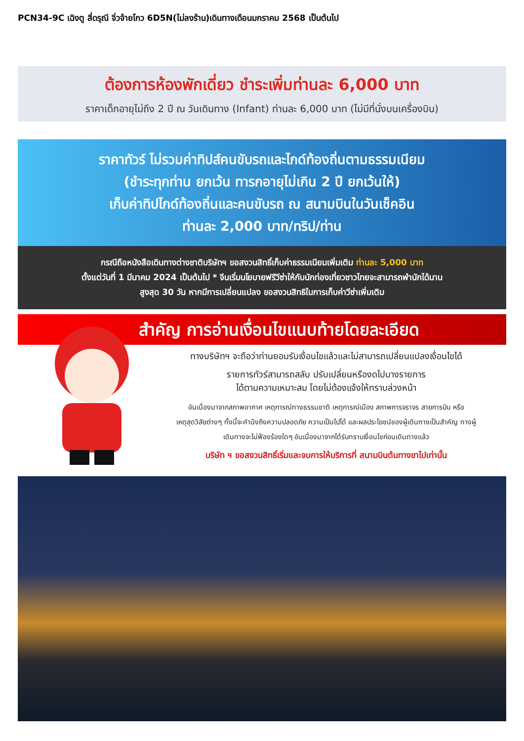PCN34-9C เฉิงตู สี่ดรุณี จิ่วจ้ายโกว 6D5N(ไม่ลงร้าน)เดินทางเดือนมกราคม 2568 เป็นต้นไป
ต้องการห้องพักเดี่ยว ชำระเพิ่มท่านละ 6,000 บาท
ราคาเด็กอายุไม่ถึง 2 ปี ณ วันเดินทาง (Infant) ท่านละ 6,000 บาท (ไม่มีที่นั่งบนเครื่องบิน)
ราคาทัวร์ ไม่รวมค่าทิปส์คนขับรถและไกด์ท้องถิ่นตามธรรมเนียม
(ชำระทุกท่าน ยกเว้น ทารกอายุไม่เกิน 2 ปี ยกเว้นให้)
เก็บค่าทิปไกด์ท้องถิ่นและคนขับรถ ณ สนามบินในวันเช็คอิน
ท่านละ 2,000 บาท/ทริป/ท่าน
กรณีถือหนังสือเดินทางต่างชาติบริษัทฯ ขอสงวนสิทธิ์เก็บค่าธรรมเนียมเพิ่มเติม ท่านละ 5,000 บาท
ตั้งแต่วันที่ 1 มีนาคม 2024 เป็นต้นไป * จีนเริ่มนโยบายฟรีวีซ่าให้กับนักท่องเที่ยวชาวไทยจะสามารถพำนักได้นาน
สูงสุด 30 วัน หากมีการเปลี่ยนแปลง ขอสงวนสิทธิในการเก็บค่าวีซ่าเพิ่มเติม
สำคัญ การอ่านเงื่อนไขแนบท้ายโดยละเอียด
ทางบริษัทฯ จะถือว่าท่านยอมรับเงื่อนไขแล้วและไม่สามารถเปลี่ยนแปลงเงื่อนไขได้
รายการทัวร์สามารถสลับ ปรับเปลี่ยนหรืองดไปบางรายการ
ได้ตามความเหมาะสม โดยไม่ต้องแจ้งให้ทราบล่วงหน้า
อันเนื่องมาจากสภาพอากาศ เหตุการณ์ทางธรรมชาติ เหตุการณ์เมือง สภาพการจราจร สายการบิน หรือ
เหตุสุดวิสัยต่างๆ ทั้งนี้จะคำนึงถึงความปลอดภัย ความเป็นไปได้ และผลประโยชน์ของผู้เดินทางเป็นสำคัญ ทางผู้
เดินทางจะไม่ฟ้องร้องใดๆ อันเนื่องมาจากได้รับทราบเงื่อนไขก่อนเดินทางแล้ว
บริษัท ฯ ขอสงวนสิทธิ์เริ่มและจบการให้บริการที่ สนามบินต้นทางขาไปเท่านั้น